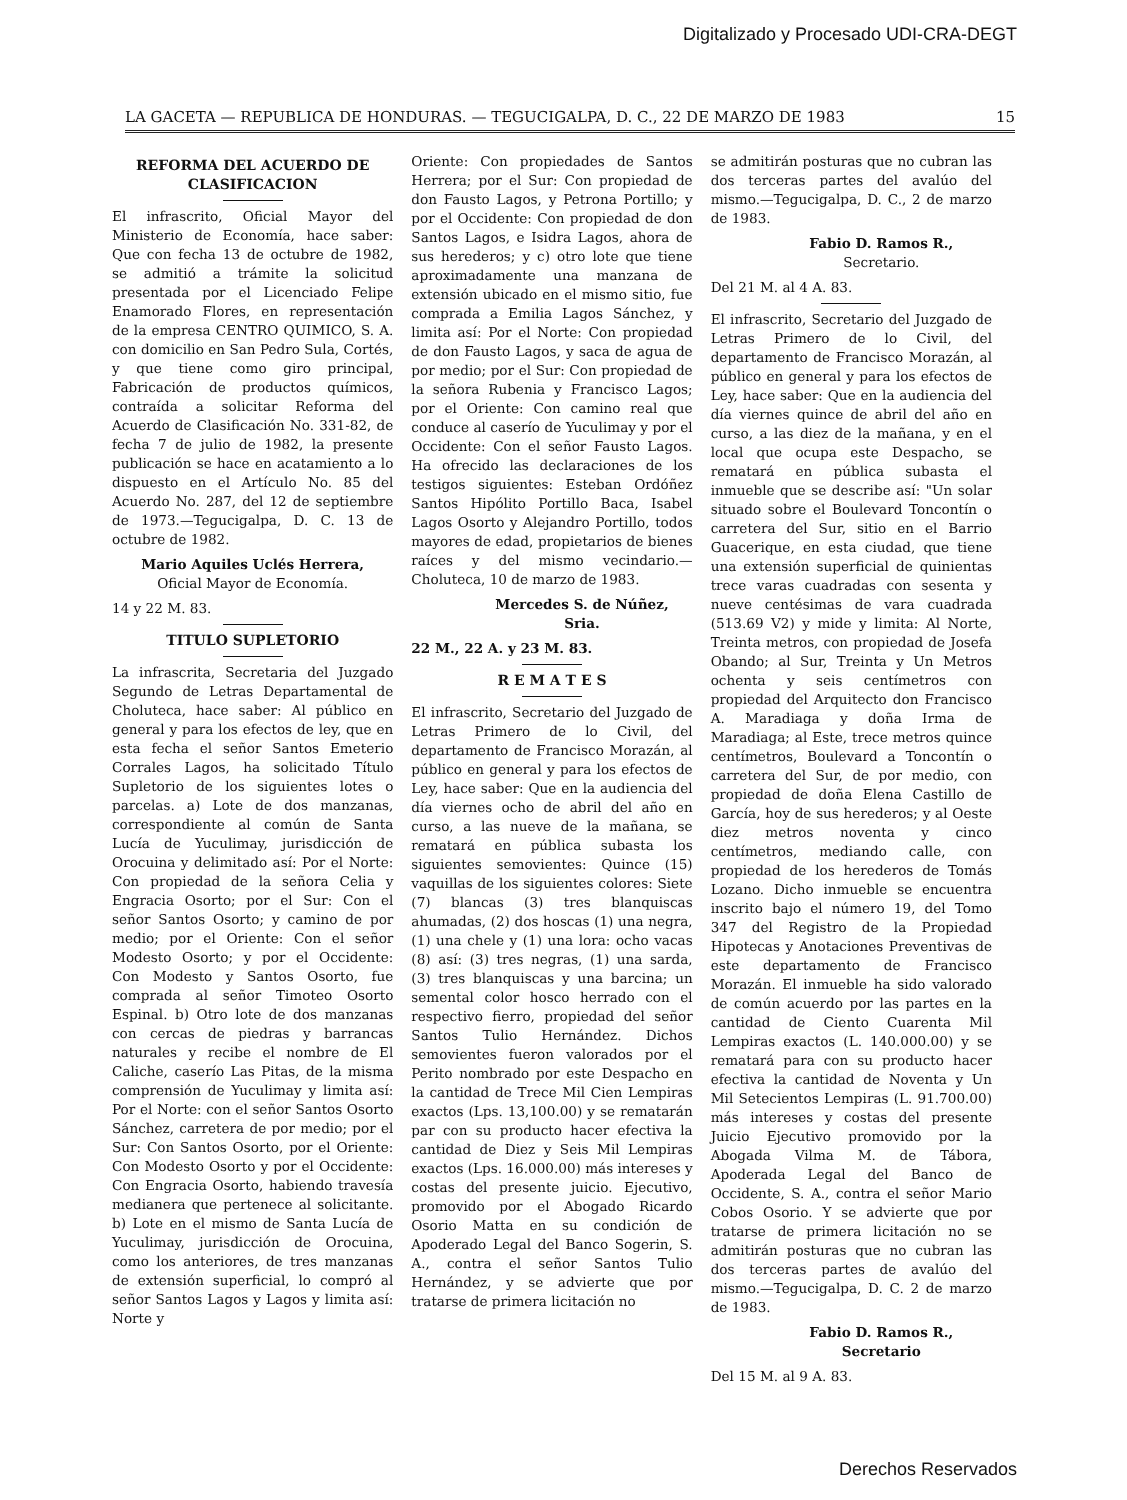Digitalizado y Procesado UDI-CRA-DEGT
LA GACETA — REPUBLICA DE HONDURAS. — TEGUCIGALPA, D. C., 22 DE MARZO DE 1983 15
REFORMA DEL ACUERDO DE CLASIFICACION
El infrascrito, Oficial Mayor del Ministerio de Economía, hace saber: Que con fecha 13 de octubre de 1982, se admitió a trámite la solicitud presentada por el Licenciado Felipe Enamorado Flores, en representación de la empresa CENTRO QUIMICO, S. A. con domicilio en San Pedro Sula, Cortés, y que tiene como giro principal, Fabricación de productos químicos, contraída a solicitar Reforma del Acuerdo de Clasificación No. 331-82, de fecha 7 de julio de 1982, la presente publicación se hace en acatamiento a lo dispuesto en el Artículo No. 85 del Acuerdo No. 287, del 12 de septiembre de 1973.—Tegucigalpa, D. C. 13 de octubre de 1982.
Mario Aquiles Uclés Herrera,
Oficial Mayor de Economía.
14 y 22 M. 83.
TITULO SUPLETORIO
La infrascrita, Secretaria del Juzgado Segundo de Letras Departamental de Choluteca, hace saber: Al público en general y para los efectos de ley, que en esta fecha el señor Santos Emeterio Corrales Lagos, ha solicitado Título Supletorio de los siguientes lotes o parcelas. a) Lote de dos manzanas, correspondiente al común de Santa Lucía de Yuculimay, jurisdicción de Orocuina y delimitado así: Por el Norte: Con propiedad de la señora Celia y Engracia Osorto; por el Sur: Con el señor Santos Osorto; y camino de por medio; por el Oriente: Con el señor Modesto Osorto; y por el Occidente: Con Modesto y Santos Osorto, fue comprada al señor Timoteo Osorto Espinal. b) Otro lote de dos manzanas con cercas de piedras y barrancas naturales y recibe el nombre de El Caliche, caserío Las Pitas, de la misma comprensión de Yuculimay y limita así: Por el Norte: con el señor Santos Osorto Sánchez, carretera de por medio; por el Sur: Con Santos Osorto, por el Oriente: Con Modesto Osorto y por el Occidente: Con Engracia Osorto, habiendo travesía medianera que pertenece al solicitante. b) Lote en el mismo de Santa Lucía de Yuculimay, jurisdicción de Orocuina, como los anteriores, de tres manzanas de extensión superficial, lo compró al señor Santos Lagos y Lagos y limita así: Norte y
Oriente: Con propiedades de Santos Herrera; por el Sur: Con propiedad de don Fausto Lagos, y Petrona Portillo; y por el Occidente: Con propiedad de don Santos Lagos, e Isidra Lagos, ahora de sus herederos; y c) otro lote que tiene aproximadamente una manzana de extensión ubicado en el mismo sitio, fue comprada a Emilia Lagos Sánchez, y limita así: Por el Norte: Con propiedad de don Fausto Lagos, y saca de agua de por medio; por el Sur: Con propiedad de la señora Rubenia y Francisco Lagos; por el Oriente: Con camino real que conduce al caserío de Yuculimay y por el Occidente: Con el señor Fausto Lagos. Ha ofrecido las declaraciones de los testigos siguientes: Esteban Ordóñez Santos Hipólito Portillo Baca, Isabel Lagos Osorto y Alejandro Portillo, todos mayores de edad, propietarios de bienes raíces y del mismo vecindario.—Choluteca, 10 de marzo de 1983.
Mercedes S. de Núñez,
Sria.
22 M., 22 A. y 23 M. 83.
R E M A T E S
El infrascrito, Secretario del Juzgado de Letras Primero de lo Civil, del departamento de Francisco Morazán, al público en general y para los efectos de Ley, hace saber: Que en la audiencia del día viernes ocho de abril del año en curso, a las nueve de la mañana, se rematará en pública subasta los siguientes semovientes: Quince (15) vaquillas de los siguientes colores: Siete (7) blancas (3) tres blanquiscas ahumadas, (2) dos hoscas (1) una negra, (1) una chele y (1) una lora: ocho vacas (8) así: (3) tres negras, (1) una sarda, (3) tres blanquiscas y una barcina; un semental color hosco herrado con el respectivo fierro, propiedad del señor Santos Tulio Hernández. Dichos semovientes fueron valorados por el Perito nombrado por este Despacho en la cantidad de Trece Mil Cien Lempiras exactos (Lps. 13,100.00) y se rematarán par con su producto hacer efectiva la cantidad de Diez y Seis Mil Lempiras exactos (Lps. 16.000.00) más intereses y costas del presente juicio. Ejecutivo, promovido por el Abogado Ricardo Osorio Matta en su condición de Apoderado Legal del Banco Sogerin, S. A., contra el señor Santos Tulio Hernández, y se advierte que por tratarse de primera licitación no
se admitirán posturas que no cubran las dos terceras partes del avalúo del mismo.—Tegucigalpa, D. C., 2 de marzo de 1983.
Fabio D. Ramos R.,
Secretario.
Del 21 M. al 4 A. 83.
El infrascrito, Secretario del Juzgado de Letras Primero de lo Civil, del departamento de Francisco Morazán, al público en general y para los efectos de Ley, hace saber: Que en la audiencia del día viernes quince de abril del año en curso, a las diez de la mañana, y en el local que ocupa este Despacho, se rematará en pública subasta el inmueble que se describe así: "Un solar situado sobre el Boulevard Toncontín o carretera del Sur, sitio en el Barrio Guacerique, en esta ciudad, que tiene una extensión superficial de quinientas trece varas cuadradas con sesenta y nueve centésimas de vara cuadrada (513.69 V2) y mide y limita: Al Norte, Treinta metros, con propiedad de Josefa Obando; al Sur, Treinta y Un Metros ochenta y seis centímetros con propiedad del Arquitecto don Francisco A. Maradiaga y doña Irma de Maradiaga; al Este, trece metros quince centímetros, Boulevard a Toncontín o carretera del Sur, de por medio, con propiedad de doña Elena Castillo de García, hoy de sus herederos; y al Oeste diez metros noventa y cinco centímetros, mediando calle, con propiedad de los herederos de Tomás Lozano. Dicho inmueble se encuentra inscrito bajo el número 19, del Tomo 347 del Registro de la Propiedad Hipotecas y Anotaciones Preventivas de este departamento de Francisco Morazán. El inmueble ha sido valorado de común acuerdo por las partes en la cantidad de Ciento Cuarenta Mil Lempiras exactos (L. 140.000.00) y se rematará para con su producto hacer efectiva la cantidad de Noventa y Un Mil Setecientos Lempiras (L. 91.700.00) más intereses y costas del presente Juicio Ejecutivo promovido por la Abogada Vilma M. de Tábora, Apoderada Legal del Banco de Occidente, S. A., contra el señor Mario Cobos Osorio. Y se advierte que por tratarse de primera licitación no se admitirán posturas que no cubran las dos terceras partes de avalúo del mismo.—Tegucigalpa, D. C. 2 de marzo de 1983.
Fabio D. Ramos R.,
Secretario
Del 15 M. al 9 A. 83.
Derechos Reservados